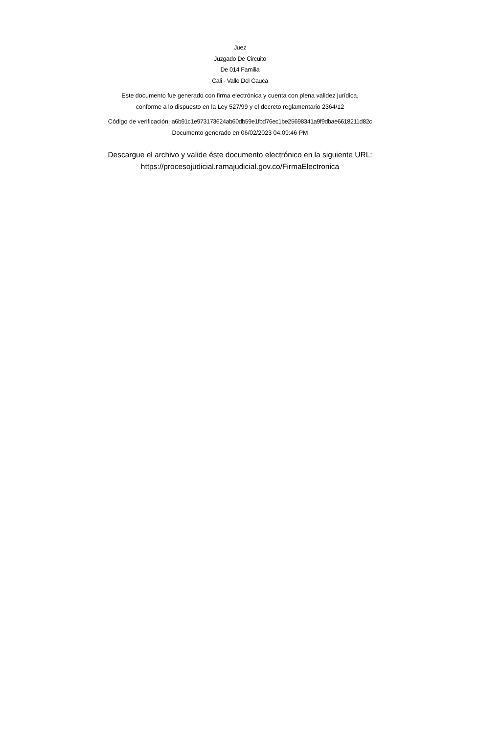Juez
Juzgado De Circuito
De 014 Familia
Cali - Valle Del Cauca
Este documento fue generado con firma electrónica y cuenta con plena validez jurídica,
conforme a lo dispuesto en la Ley 527/99 y el decreto reglamentario 2364/12
Código de verificación: a6b91c1e973173624ab60db59e1fbd76ec1be25698341a9f9dbae6618211d82c
Documento generado en 06/02/2023 04:09:46 PM
Descargue el archivo y valide éste documento electrónico en la siguiente URL:
https://procesojudicial.ramajudicial.gov.co/FirmaElectronica